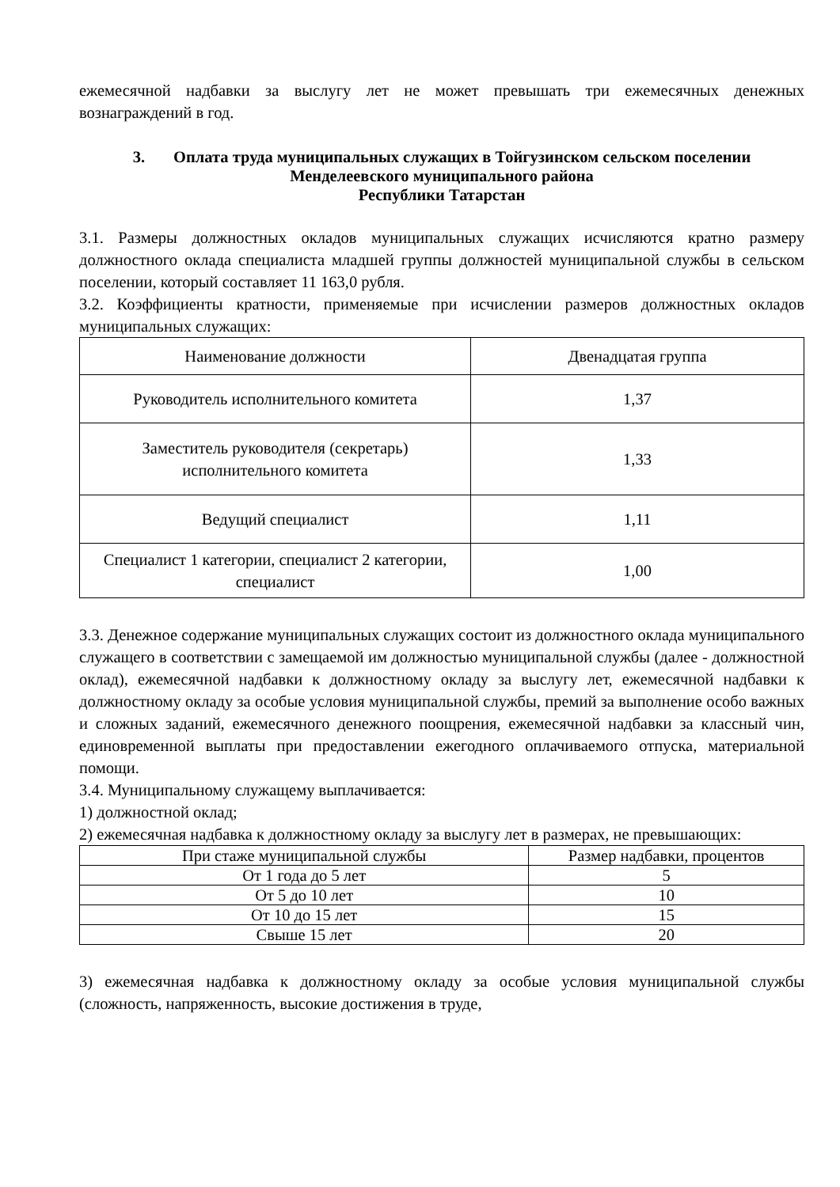ежемесячной надбавки за выслугу лет не может превышать три ежемесячных денежных вознаграждений в год.
3. Оплата труда муниципальных служащих в Тойгузинском сельском поселении Менделеевского муниципального района
Республики Татарстан
3.1. Размеры должностных окладов муниципальных служащих исчисляются кратно размеру должностного оклада специалиста младшей группы должностей муниципальной службы в сельском поселении, который составляет 11 163,0 рубля.
3.2. Коэффициенты кратности, применяемые при исчислении размеров должностных окладов муниципальных служащих:
| Наименование должности | Двенадцатая группа |
| --- | --- |
| Руководитель исполнительного комитета | 1,37 |
| Заместитель руководителя (секретарь) исполнительного комитета | 1,33 |
| Ведущий специалист | 1,11 |
| Специалист 1 категории, специалист 2 категории, специалист | 1,00 |
3.3. Денежное содержание муниципальных служащих состоит из должностного оклада муниципального служащего в соответствии с замещаемой им должностью муниципальной службы (далее - должностной оклад), ежемесячной надбавки к должностному окладу за выслугу лет, ежемесячной надбавки к должностному окладу за особые условия муниципальной службы, премий за выполнение особо важных и сложных заданий, ежемесячного денежного поощрения, ежемесячной надбавки за классный чин, единовременной выплаты при предоставлении ежегодного оплачиваемого отпуска, материальной помощи.
3.4. Муниципальному служащему выплачивается:
1) должностной оклад;
2) ежемесячная надбавка к должностному окладу за выслугу лет в размерах, не превышающих:
| При стаже муниципальной службы | Размер надбавки, процентов |
| --- | --- |
| От 1 года до 5 лет | 5 |
| От 5 до 10 лет | 10 |
| От 10 до 15 лет | 15 |
| Свыше 15 лет | 20 |
3) ежемесячная надбавка к должностному окладу за особые условия муниципальной службы (сложность, напряженность, высокие достижения в труде,